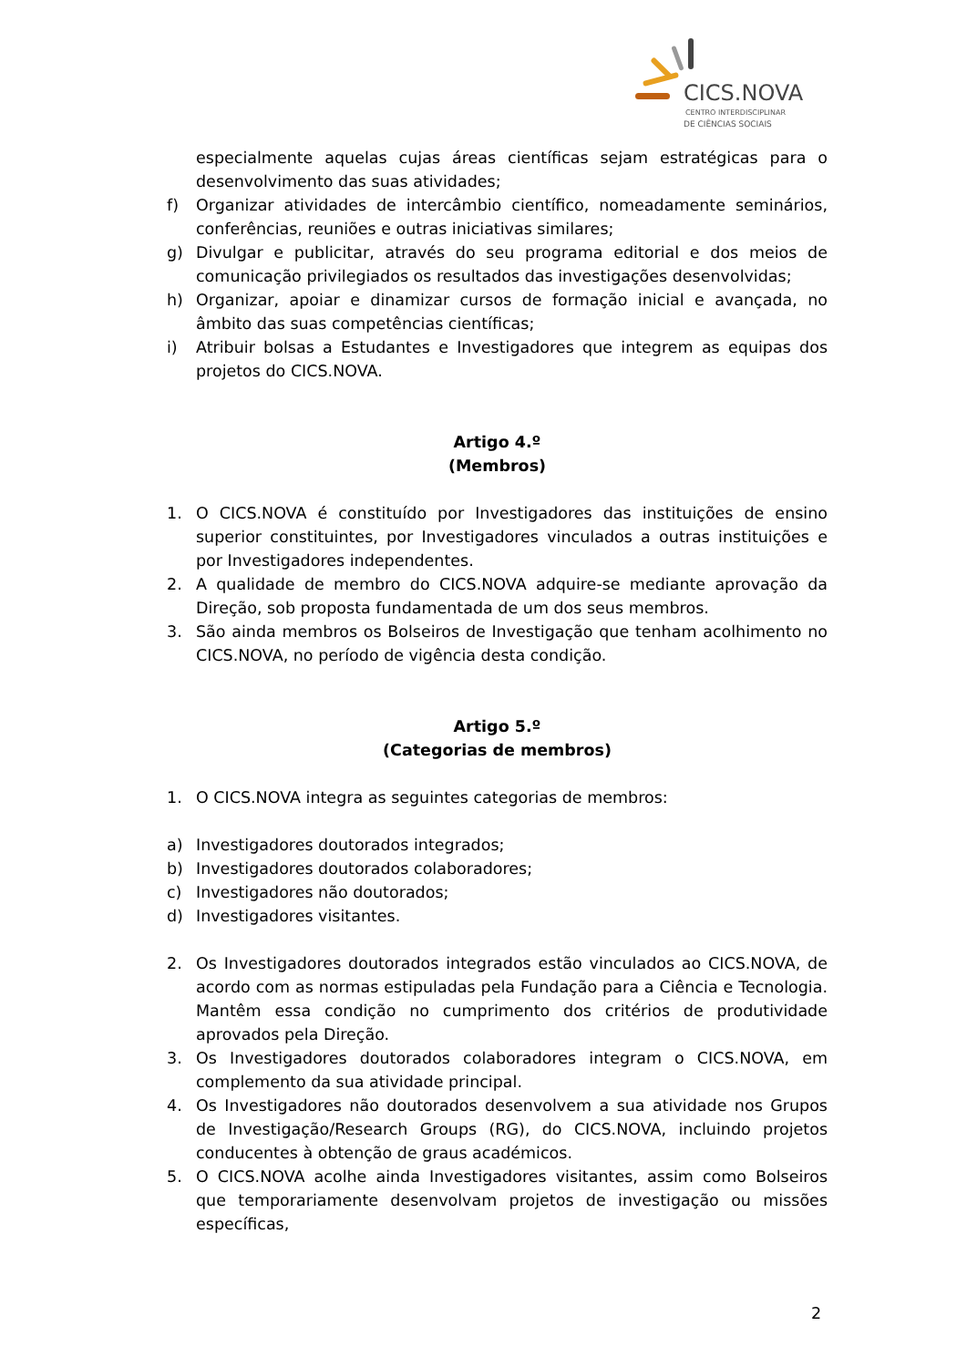CICS.NOVA
CENTRO INTERDISCIPLINAR
DE CIÊNCIAS SOCIAIS
especialmente aquelas cujas áreas científicas sejam estratégicas para o desenvolvimento das suas atividades;
f) Organizar atividades de intercâmbio científico, nomeadamente seminários, conferências, reuniões e outras iniciativas similares;
g) Divulgar e publicitar, através do seu programa editorial e dos meios de comunicação privilegiados os resultados das investigações desenvolvidas;
h) Organizar, apoiar e dinamizar cursos de formação inicial e avançada, no âmbito das suas competências científicas;
i) Atribuir bolsas a Estudantes e Investigadores que integrem as equipas dos projetos do CICS.NOVA.
Artigo 4.º
(Membros)
1. O CICS.NOVA é constituído por Investigadores das instituições de ensino superior constituintes, por Investigadores vinculados a outras instituições e por Investigadores independentes.
2. A qualidade de membro do CICS.NOVA adquire-se mediante aprovação da Direção, sob proposta fundamentada de um dos seus membros.
3. São ainda membros os Bolseiros de Investigação que tenham acolhimento no CICS.NOVA, no período de vigência desta condição.
Artigo 5.º
(Categorias de membros)
1. O CICS.NOVA integra as seguintes categorias de membros:
a) Investigadores doutorados integrados;
b) Investigadores doutorados colaboradores;
c) Investigadores não doutorados;
d) Investigadores visitantes.
2. Os Investigadores doutorados integrados estão vinculados ao CICS.NOVA, de acordo com as normas estipuladas pela Fundação para a Ciência e Tecnologia. Mantêm essa condição no cumprimento dos critérios de produtividade aprovados pela Direção.
3. Os Investigadores doutorados colaboradores integram o CICS.NOVA, em complemento da sua atividade principal.
4. Os Investigadores não doutorados desenvolvem a sua atividade nos Grupos de Investigação/Research Groups (RG), do CICS.NOVA, incluindo projetos conducentes à obtenção de graus académicos.
5. O CICS.NOVA acolhe ainda Investigadores visitantes, assim como Bolseiros que temporariamente desenvolvam projetos de investigação ou missões específicas,
2